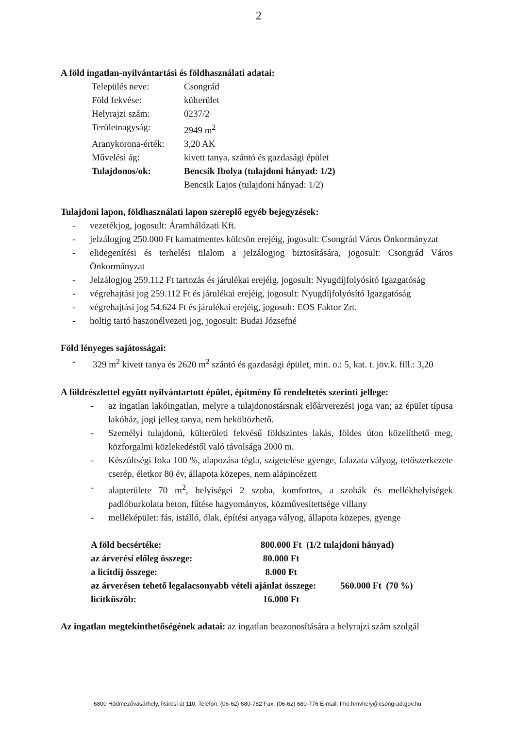2
A föld ingatlan-nyilvántartási és földhasználati adatai:
| Település neve: | Csongrád |
| Föld fekvése: | külterület |
| Helyrajzi szám: | 0237/2 |
| Területnagyság: | 2949 m<sup>2</sup> |
| Aranykorona-érték: | 3,20 AK |
| Művelési ág: | kivett tanya, szántó és gazdasági épület |
| Tulajdonos/ok: | Bencsik Ibolya (tulajdoni hányad: 1/2) Bencsik Lajos (tulajdoni hányad: 1/2) |
Tulajdoni lapon, földhasználati lapon szereplő egyéb bejegyzések:
- vezetékjog, jogosult: Áramhálózati Kft.
- jelzálogjog 250.000 Ft kamatmentes kölcsön erejéig, jogosult: Csongrád Város Önkormányzat
- elidegenítési és terhelési tilalom a jelzálogjog biztosítására, jogosult: Csongrád Város Önkormányzat
- Jelzálogjog 259.112 Ft tartozás és járulékai erejéig, jogosult: Nyugdíjfolyósító Igazgatóság
- végrehajtási jog 259.112 Ft és járulékai erejéig, jogosult: Nyugdíjfolyósító Igazgatóság
- végrehajtási jog 54.624 Ft és járulékai erejéig, jogosult: EOS Faktor Zrt.
- holtig tartó haszonélvezeti jog, jogosult: Budai Józsefné
Föld lényeges sajátosságai:
- 329 m<sup>2</sup> kivett tanya és 2620 m<sup>2</sup> szántó és gazdasági épület, min. o.: 5, kat. t. jöv.k. fill.: 3,20
A földrészlettel együtt nyilvántartott épület, építmény fő rendeltetés szerinti jellege:
- az ingatlan lakóingatlan, melyre a tulajdonostársnak előárverezési joga van; az épület típusa lakóház, jogi jelleg tanya, nem beköltözhető.
- Személyi tulajdonú, külterületi fekvésű földszintes lakás, földes úton közelíthető meg, közforgalmi közlekedéstől való távolsága 2000 m.
- Készültségi foka 100 %, alapozása tégla, szigetelése gyenge, falazata vályog, tetőszerkezete cserép, életkor 80 év, állapota közepes, nem alápincézett
- alapterülete 70 m<sup>2</sup>, helyiségei 2 szoba, komfortos, a szobák és mellékhelyiségek padlóburkolata beton, fűtése hagyományos, közművesítettsége villany
- melléképület: fás, istálló, ólak, építési anyaga vályog, állapota közepes, gyenge
| A föld becsértéke: | 800.000 Ft (1/2 tulajdoni hányad) | |
| az árverési előleg összege: | 80.000 Ft | |
| a licitdíj összege: | 8.000 Ft | |
| az árverésen tehető legalacsonyabb vételi ajánlat összege: | | 560.000 Ft (70 %) |
| licitküszöb: | 16.000 Ft | |
Az ingatlan megtekinthetőségének adatai: az ingatlan beazonosítására a helyrajzi szám szolgál
6800 Hódmezővásárhely, Rárósi út 110. Telefon: (06-62) 680-782 Fax: (06-62) 680-776 E-mail: fmo.hmvhely@csongrad.gov.hu